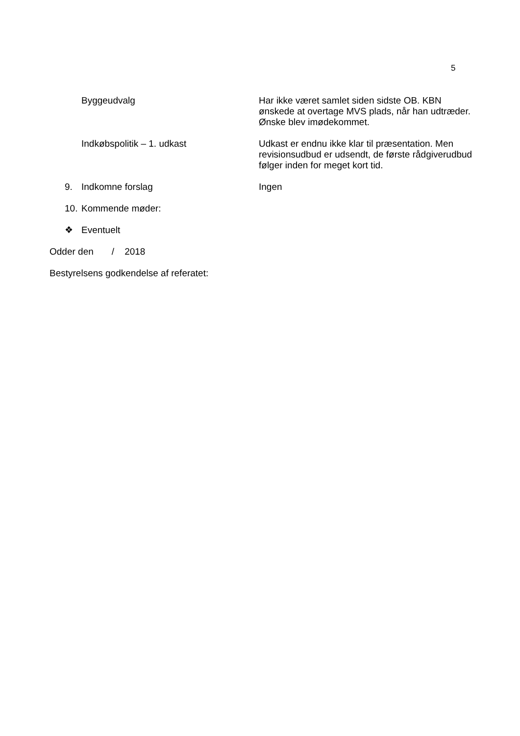5
Byggeudvalg Har ikke været samlet siden sidste OB. KBN ønskede at overtage MVS plads, når han udtræder. Ønske blev imødekommet.
Indkøbspolitik – 1. udkast Udkast er endnu ikke klar til præsentation. Men revisionsudbud er udsendt, de første rådgiverudbud følger inden for meget kort tid.
9. Indkomne forslag Ingen
10.
Kommende møder:
❖ Eventuelt
Odder den / 2018
Bestyrelsens godkendelse af referatet: